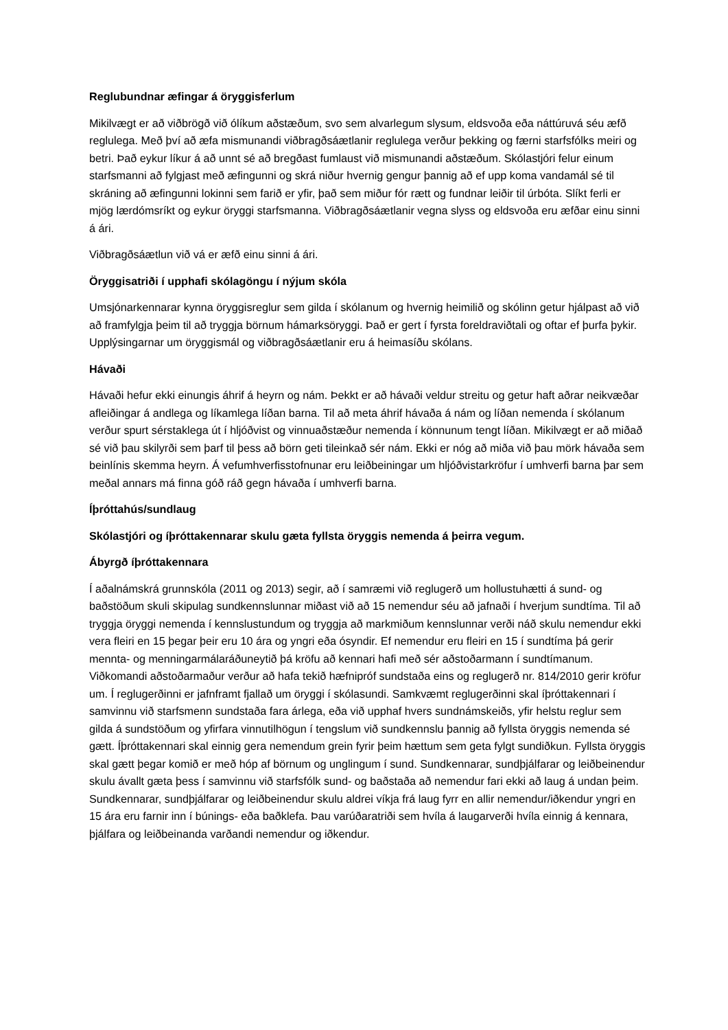Reglubundnar æfingar á öryggisferlum
Mikilvægt er að viðbrögð við ólíkum aðstæðum, svo sem alvarlegum slysum, eldsvoða eða náttúruvá séu æfð reglulega. Með því að æfa mismunandi viðbragðsáætlanir reglulega verður þekking og færni starfsfólks meiri og betri. Það eykur líkur á að unnt sé að bregðast fumlaust við mismunandi aðstæðum. Skólastjóri felur einum starfsmanni að fylgjast með æfingunni og skrá niður hvernig gengur þannig að ef upp koma vandamál sé til skráning að æfingunni lokinni sem farið er yfir, það sem miður fór rætt og fundnar leiðir til úrbóta. Slíkt ferli er mjög lærdómsríkt og eykur öryggi starfsmanna. Viðbragðsáætlanir vegna slyss og eldsvoða eru æfðar einu sinni á ári.
Viðbragðsáætlun við vá er æfð einu sinni á ári.
Öryggisatriði í upphafi skólagöngu í nýjum skóla
Umsjónarkennarar kynna öryggisreglur sem gilda í skólanum og hvernig heimilið og skólinn getur hjálpast að við að framfylgja þeim til að tryggja börnum hámarksöryggi. Það er gert í fyrsta foreldraviðtali og oftar ef þurfa þykir. Upplýsingarnar um öryggismál og viðbragðsáætlanir eru á heimasíðu skólans.
Hávaði
Hávaði hefur ekki einungis áhrif á heyrn og nám. Þekkt er að hávaði veldur streitu og getur haft aðrar neikvæðar afleiðingar á andlega og líkamlega líðan barna. Til að meta áhrif hávaða á nám og líðan nemenda í skólanum verður spurt sérstaklega út í hljóðvist og vinnuaðstæður nemenda í könnunum tengt líðan. Mikilvægt er að miðað sé við þau skilyrði sem þarf til þess að börn geti tileinkað sér nám. Ekki er nóg að miða við þau mörk hávaða sem beinlínis skemma heyrn. Á vefumhverfisstofnunar eru leiðbeiningar um hljóðvistarkröfur í umhverfi barna þar sem meðal annars má finna góð ráð gegn hávaða í umhverfi barna.
Íþróttahús/sundlaug
Skólastjóri og íþróttakennarar skulu gæta fyllsta öryggis nemenda á þeirra vegum.
Ábyrgð íþróttakennara
Í aðalnámskrá grunnskóla (2011 og 2013) segir, að í samræmi við reglugerð um hollustuhætti á sund- og baðstöðum skuli skipulag sundkennslunnar miðast við að 15 nemendur séu að jafnaði í hverjum sundtíma. Til að tryggja öryggi nemenda í kennslustundum og tryggja að markmiðum kennslunnar verði náð skulu nemendur ekki vera fleiri en 15 þegar þeir eru 10 ára og yngri eða ósyndir. Ef nemendur eru fleiri en 15 í sundtíma þá gerir mennta- og menningarmálaráðuneytið þá kröfu að kennari hafi með sér aðstoðarmann í sundtímanum. Viðkomandi aðstoðarmaður verður að hafa tekið hæfnipróf sundstaða eins og reglugerð nr. 814/2010 gerir kröfur um. Í reglugerðinni er jafnframt fjallað um öryggi í skólasundi. Samkvæmt reglugerðinni skal íþróttakennari í samvinnu við starfsmenn sundstaða fara árlega, eða við upphaf hvers sundnámskeiðs, yfir helstu reglur sem gilda á sundstöðum og yfirfara vinnutilhögun í tengslum við sundkennslu þannig að fyllsta öryggis nemenda sé gætt. Íþróttakennari skal einnig gera nemendum grein fyrir þeim hættum sem geta fylgt sundiðkun. Fyllsta öryggis skal gætt þegar komið er með hóp af börnum og unglingum í sund. Sundkennarar, sundþjálfarar og leiðbeinendur skulu ávallt gæta þess í samvinnu við starfsfólk sund- og baðstaða að nemendur fari ekki að laug á undan þeim. Sundkennarar, sundþjálfarar og leiðbeinendur skulu aldrei víkja frá laug fyrr en allir nemendur/iðkendur yngri en 15 ára eru farnir inn í búnings- eða baðklefa. Þau varúðaratriði sem hvíla á laugarverði hvíla einnig á kennara, þjálfara og leiðbeinanda varðandi nemendur og iðkendur.